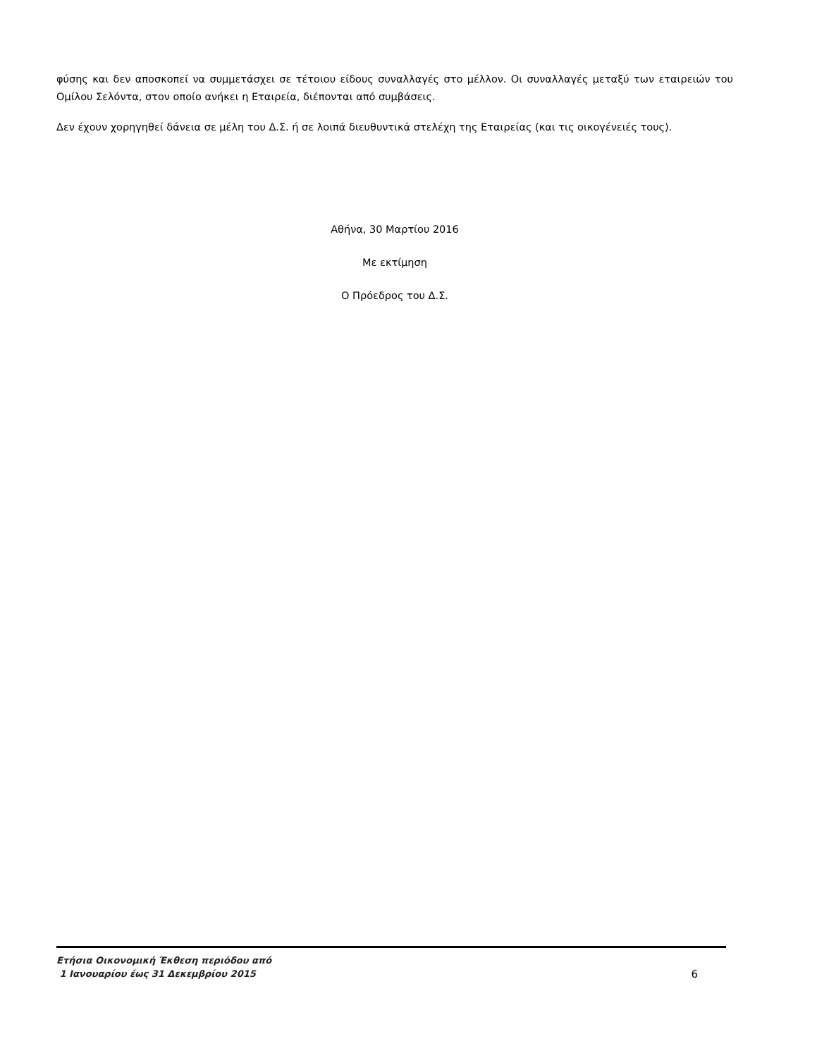φύσης και δεν αποσκοπεί να συμμετάσχει σε τέτοιου είδους συναλλαγές στο μέλλον. Οι συναλλαγές μεταξύ των εταιρειών του Ομίλου Σελόντα, στον οποίο ανήκει η Εταιρεία, διέπονται από συμβάσεις.
Δεν έχουν χορηγηθεί δάνεια σε μέλη του Δ.Σ. ή σε λοιπά διευθυντικά στελέχη της Εταιρείας (και τις οικογένειές τους).
Αθήνα, 30 Μαρτίου 2016
Με εκτίμηση
Ο Πρόεδρος του Δ.Σ.
Ετήσια Οικονομική Έκθεση περιόδου από
1 Ιανουαρίου έως 31 Δεκεμβρίου 2015
6